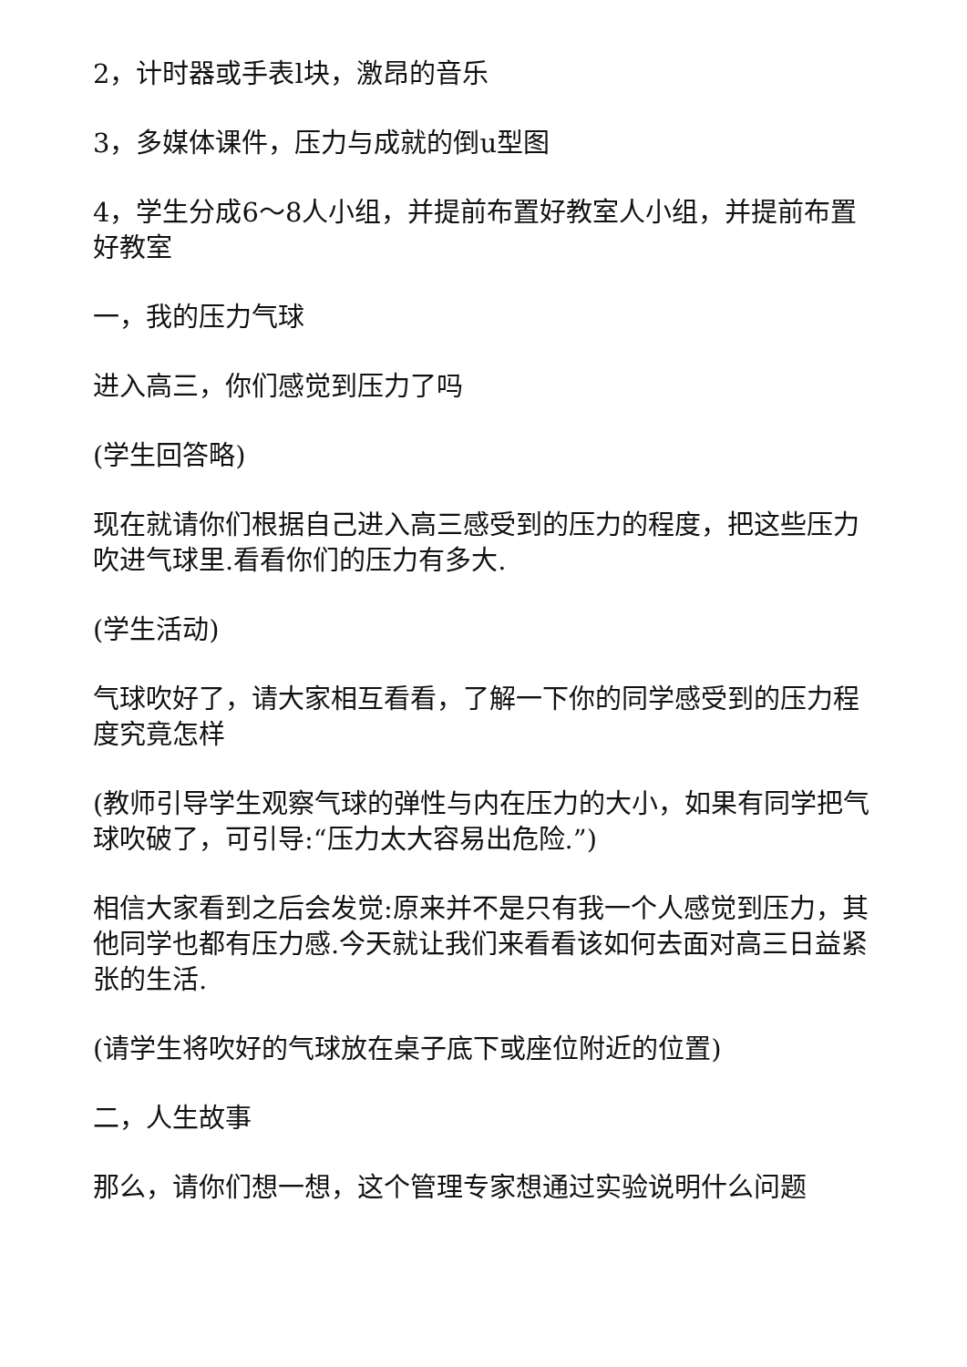2，计时器或手表l块，激昂的音乐
3，多媒体课件，压力与成就的倒u型图
4，学生分成6～8人小组，并提前布置好教室人小组，并提前布置好教室
一，我的压力气球
进入高三，你们感觉到压力了吗
(学生回答略)
现在就请你们根据自己进入高三感受到的压力的程度，把这些压力吹进气球里.看看你们的压力有多大.
(学生活动)
气球吹好了，请大家相互看看，了解一下你的同学感受到的压力程度究竟怎样
(教师引导学生观察气球的弹性与内在压力的大小，如果有同学把气球吹破了，可引导:“压力太大容易出危险.”)
相信大家看到之后会发觉:原来并不是只有我一个人感觉到压力，其他同学也都有压力感.今天就让我们来看看该如何去面对高三日益紧张的生活.
(请学生将吹好的气球放在桌子底下或座位附近的位置)
二，人生故事
那么，请你们想一想，这个管理专家想通过实验说明什么问题